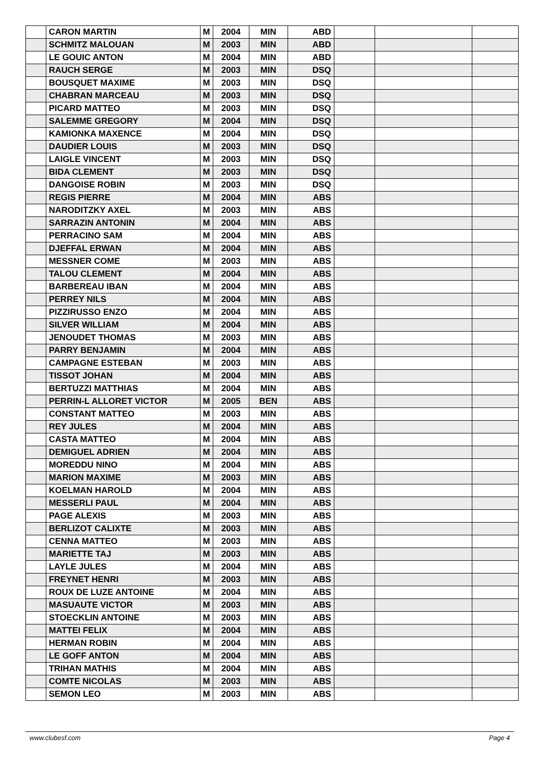| | CARON MARTIN | M | 2004 | MIN | ABD | | | |
| | SCHMITZ MALOUAN | M | 2003 | MIN | ABD | | | |
| | LE GOUIC ANTON | M | 2004 | MIN | ABD | | | |
| | RAUCH SERGE | M | 2003 | MIN | DSQ | | | |
| | BOUSQUET MAXIME | M | 2003 | MIN | DSQ | | | |
| | CHABRAN MARCEAU | M | 2003 | MIN | DSQ | | | |
| | PICARD MATTEO | M | 2003 | MIN | DSQ | | | |
| | SALEMME GREGORY | M | 2004 | MIN | DSQ | | | |
| | KAMIONKA MAXENCE | M | 2004 | MIN | DSQ | | | |
| | DAUDIER LOUIS | M | 2003 | MIN | DSQ | | | |
| | LAIGLE VINCENT | M | 2003 | MIN | DSQ | | | |
| | BIDA CLEMENT | M | 2003 | MIN | DSQ | | | |
| | DANGOISE ROBIN | M | 2003 | MIN | DSQ | | | |
| | REGIS PIERRE | M | 2004 | MIN | ABS | | | |
| | NARODITZKY AXEL | M | 2003 | MIN | ABS | | | |
| | SARRAZIN ANTONIN | M | 2004 | MIN | ABS | | | |
| | PERRACINO SAM | M | 2004 | MIN | ABS | | | |
| | DJEFFAL ERWAN | M | 2004 | MIN | ABS | | | |
| | MESSNER COME | M | 2003 | MIN | ABS | | | |
| | TALOU CLEMENT | M | 2004 | MIN | ABS | | | |
| | BARBEREAU IBAN | M | 2004 | MIN | ABS | | | |
| | PERREY NILS | M | 2004 | MIN | ABS | | | |
| | PIZZIRUSSO ENZO | M | 2004 | MIN | ABS | | | |
| | SILVER WILLIAM | M | 2004 | MIN | ABS | | | |
| | JENOUDET THOMAS | M | 2003 | MIN | ABS | | | |
| | PARRY BENJAMIN | M | 2004 | MIN | ABS | | | |
| | CAMPAGNE ESTEBAN | M | 2003 | MIN | ABS | | | |
| | TISSOT JOHAN | M | 2004 | MIN | ABS | | | |
| | BERTUZZI MATTHIAS | M | 2004 | MIN | ABS | | | |
| | PERRIN-L ALLORET VICTOR | M | 2005 | BEN | ABS | | | |
| | CONSTANT MATTEO | M | 2003 | MIN | ABS | | | |
| | REY JULES | M | 2004 | MIN | ABS | | | |
| | CASTA MATTEO | M | 2004 | MIN | ABS | | | |
| | DEMIGUEL ADRIEN | M | 2004 | MIN | ABS | | | |
| | MOREDDU NINO | M | 2004 | MIN | ABS | | | |
| | MARION MAXIME | M | 2003 | MIN | ABS | | | |
| | KOELMAN HAROLD | M | 2004 | MIN | ABS | | | |
| | MESSERLI PAUL | M | 2004 | MIN | ABS | | | |
| | PAGE ALEXIS | M | 2003 | MIN | ABS | | | |
| | BERLIZOT CALIXTE | M | 2003 | MIN | ABS | | | |
| | CENNA MATTEO | M | 2003 | MIN | ABS | | | |
| | MARIETTE TAJ | M | 2003 | MIN | ABS | | | |
| | LAYLE JULES | M | 2004 | MIN | ABS | | | |
| | FREYNET HENRI | M | 2003 | MIN | ABS | | | |
| | ROUX DE LUZE ANTOINE | M | 2004 | MIN | ABS | | | |
| | MASUAUTE VICTOR | M | 2003 | MIN | ABS | | | |
| | STOECKLIN ANTOINE | M | 2003 | MIN | ABS | | | |
| | MATTEI FELIX | M | 2004 | MIN | ABS | | | |
| | HERMAN ROBIN | M | 2004 | MIN | ABS | | | |
| | LE GOFF ANTON | M | 2004 | MIN | ABS | | | |
| | TRIHAN MATHIS | M | 2004 | MIN | ABS | | | |
| | COMTE NICOLAS | M | 2003 | MIN | ABS | | | |
| | SEMON LEO | M | 2003 | MIN | ABS | | | |
www.clubesf.com Page 4